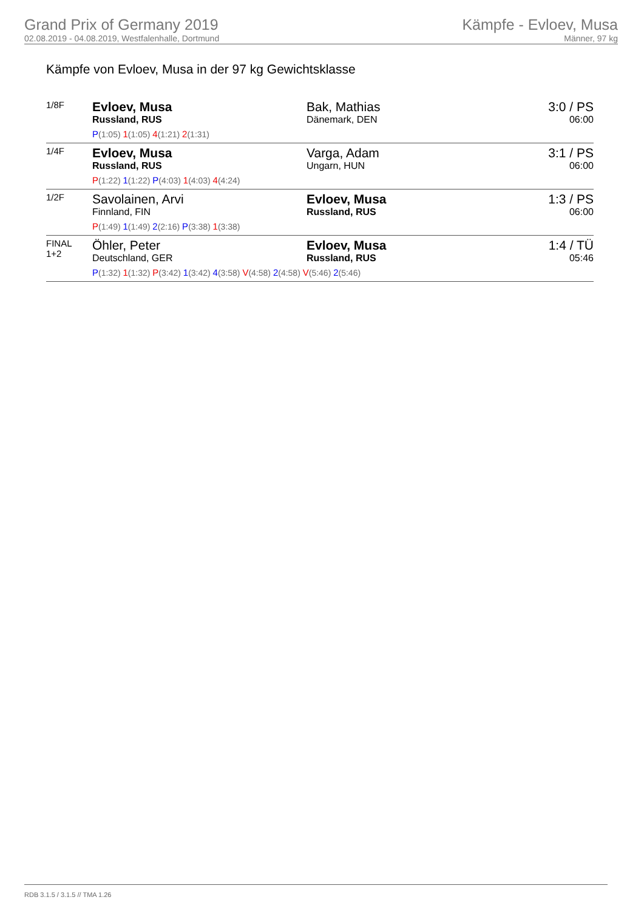Grand Prix of Germany 2019
02.08.2019 - 04.08.2019, Westfalenhalle, Dortmund
Kämpfe - Evloev, Musa
Männer, 97 kg
Kämpfe von Evloev, Musa in der 97 kg Gewichtsklasse
| 1/8F | Evloev, Musa Russland, RUS | Bak, Mathias Dänemark, DEN | 3:0 / PS 06:00 |
| | P (1:05) 1 (1:05) 4 (1:21) 2 (1:31) | | |
| 1/4F | Evloev, Musa Russland, RUS | Varga, Adam Ungarn, HUN | 3:1 / PS 06:00 |
| | P (1:22) 1 (1:22) P (4:03) 1 (4:03) 4 (4:24) | | |
| 1/2F | Savolainen, Arvi Finnland, FIN | Evloev, Musa Russland, RUS | 1:3 / PS 06:00 |
| | P (1:49) 1 (1:49) 2 (2:16) P (3:38) 1 (3:38) | | |
| FINAL 1+2 | Öhler, Peter Deutschland, GER | Evloev, Musa Russland, RUS | 1:4 / TÜ 05:46 |
| | P (1:32) 1 (1:32) P (3:42) 1 (3:42) 4 (3:58) V (4:58) 2 (4:58) V (5:46) 2 (5:46) | | |
RDB 3.1.5 / 3.1.5 // TMA 1.26